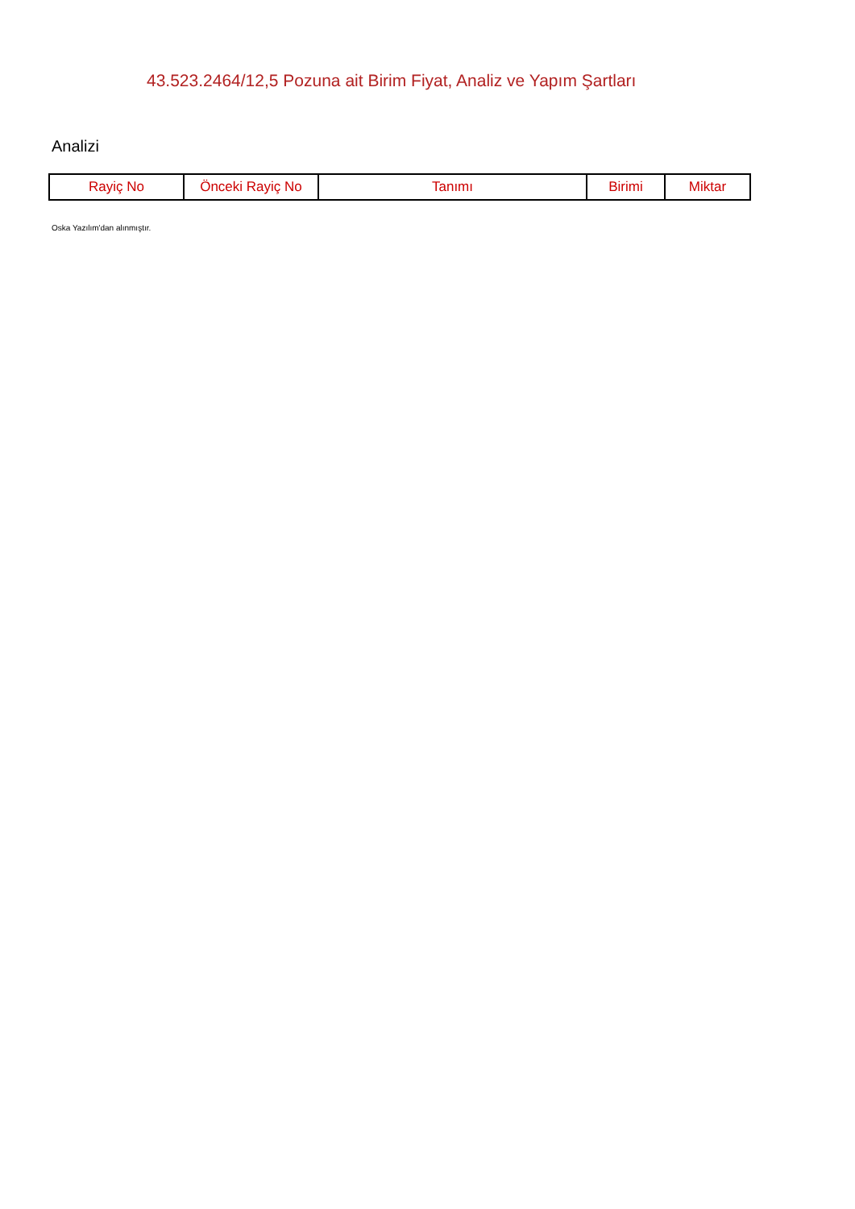43.523.2464/12,5 Pozuna ait Birim Fiyat, Analiz ve Yapım Şartları
Analizi
| Rayiç No | Önceki Rayiç No | Tanımı | Birimi | Miktar |
| --- | --- | --- | --- | --- |
Oska Yazılım'dan alınmıştır.